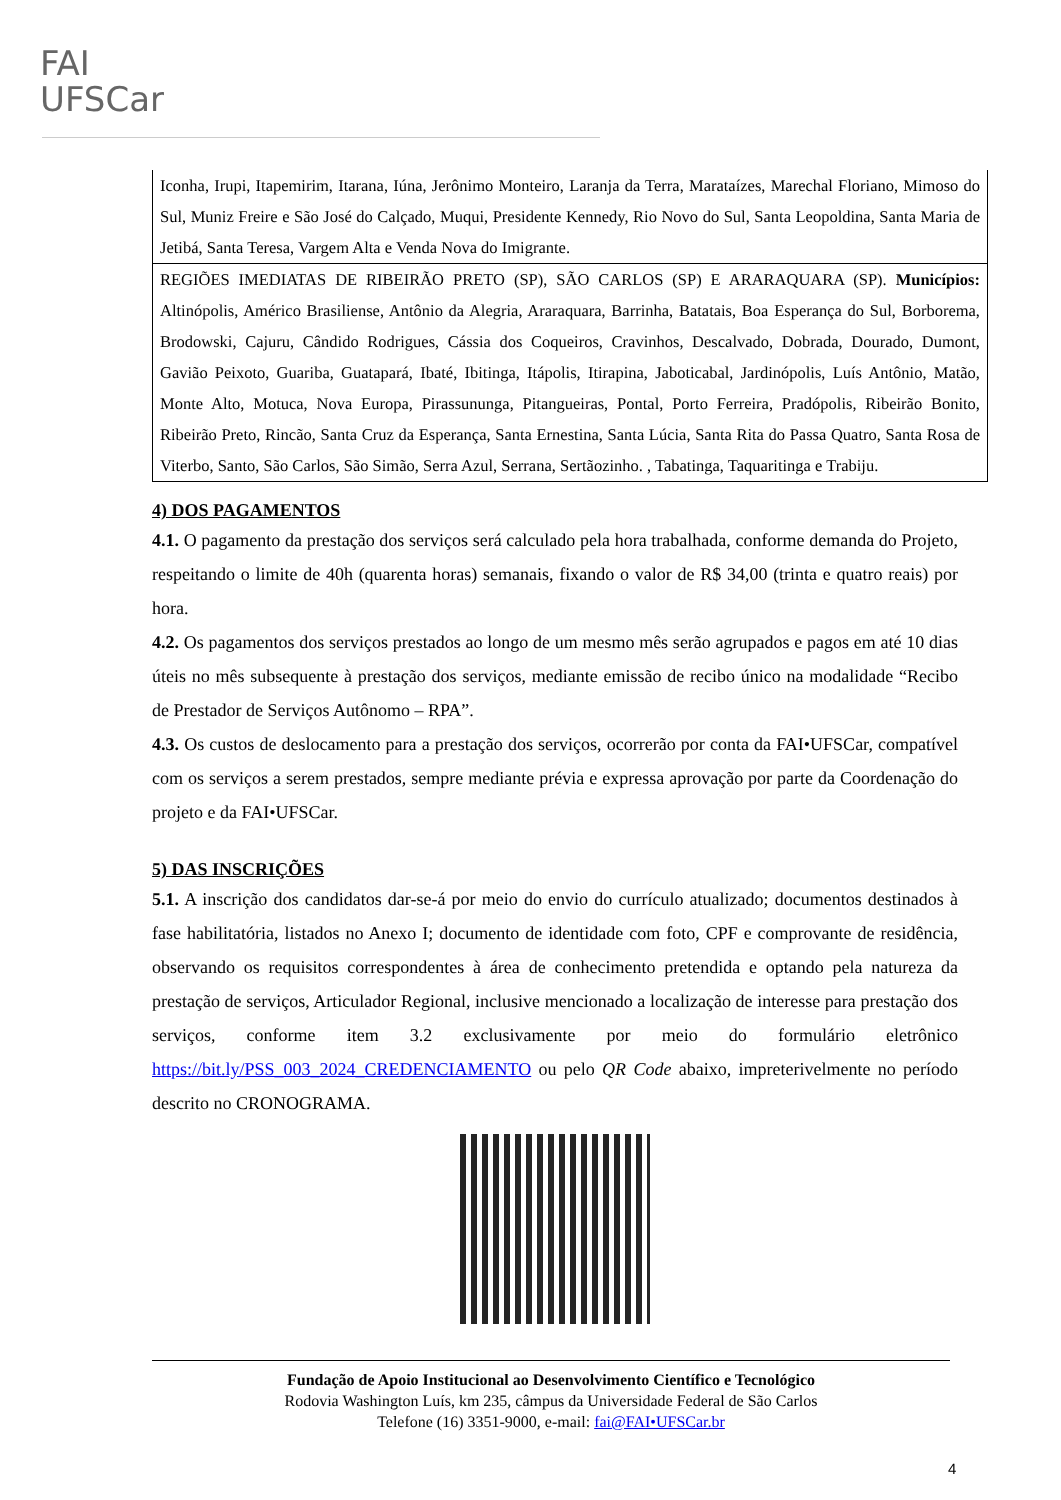FAI
UFSCar
| Iconha, Irupi, Itapemirim, Itarana, Iúna, Jerônimo Monteiro, Laranja da Terra, Marataízes, Marechal Floriano, Mimoso do Sul, Muniz Freire e São José do Calçado, Muqui, Presidente Kennedy, Rio Novo do Sul, Santa Leopoldina, Santa Maria de Jetibá, Santa Teresa, Vargem Alta e Venda Nova do Imigrante. |
| REGIÕES IMEDIATAS DE RIBEIRÃO PRETO (SP), SÃO CARLOS (SP) E ARARAQUARA (SP). Municípios: Altinópolis, Américo Brasiliense, Antônio da Alegria, Araraquara, Barrinha, Batatais, Boa Esperança do Sul, Borborema, Brodowski, Cajuru, Cândido Rodrigues, Cássia dos Coqueiros, Cravinhos, Descalvado, Dobrada, Dourado, Dumont, Gavião Peixoto, Guariba, Guatapará, Ibaté, Ibitinga, Itápolis, Itirapina, Jaboticabal, Jardinópolis, Luís Antônio, Matão, Monte Alto, Motuca, Nova Europa, Pirassununga, Pitangueiras, Pontal, Porto Ferreira, Pradópolis, Ribeirão Bonito, Ribeirão Preto, Rincão, Santa Cruz da Esperança, Santa Ernestina, Santa Lúcia, Santa Rita do Passa Quatro, Santa Rosa de Viterbo, Santo, São Carlos, São Simão, Serra Azul, Serrana, Sertãozinho. , Tabatinga, Taquaritinga e Trabiju. |
4) DOS PAGAMENTOS
4.1. O pagamento da prestação dos serviços será calculado pela hora trabalhada, conforme demanda do Projeto, respeitando o limite de 40h (quarenta horas) semanais, fixando o valor de R$ 34,00 (trinta e quatro reais) por hora.
4.2. Os pagamentos dos serviços prestados ao longo de um mesmo mês serão agrupados e pagos em até 10 dias úteis no mês subsequente à prestação dos serviços, mediante emissão de recibo único na modalidade “Recibo de Prestador de Serviços Autônomo – RPA”.
4.3. Os custos de deslocamento para a prestação dos serviços, ocorrerão por conta da FAI•UFSCar, compatível com os serviços a serem prestados, sempre mediante prévia e expressa aprovação por parte da Coordenação do projeto e da FAI•UFSCar.
5) DAS INSCRIÇÕES
5.1. A inscrição dos candidatos dar-se-á por meio do envio do currículo atualizado; documentos destinados à fase habilitatória, listados no Anexo I; documento de identidade com foto, CPF e comprovante de residência, observando os requisitos correspondentes à área de conhecimento pretendida e optando pela natureza da prestação de serviços, Articulador Regional, inclusive mencionado a localização de interesse para prestação dos serviços, conforme item 3.2 exclusivamente por meio do formulário eletrônico https://bit.ly/PSS_003_2024_CREDENCIAMENTO ou pelo QR Code abaixo, impreterivelmente no período descrito no CRONOGRAMA.
Fundação de Apoio Institucional ao Desenvolvimento Científico e Tecnológico
Rodovia Washington Luís, km 235, câmpus da Universidade Federal de São Carlos
Telefone (16) 3351-9000, e-mail: fai@FAI•UFSCar.br
4